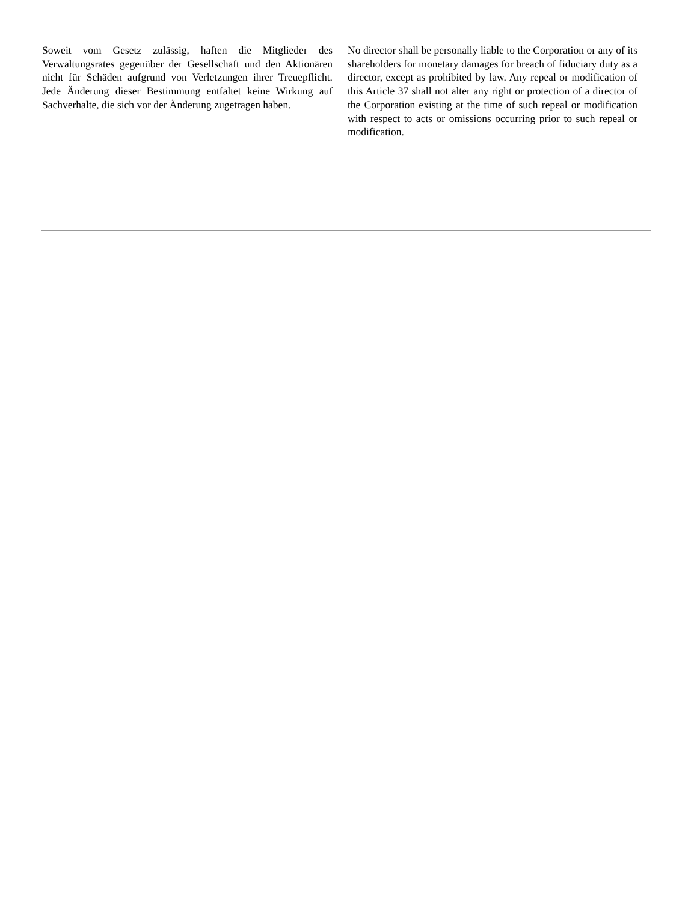Soweit vom Gesetz zulässig, haften die Mitglieder des Verwaltungsrates gegenüber der Gesellschaft und den Aktionären nicht für Schäden aufgrund von Verletzungen ihrer Treuepflicht. Jede Änderung dieser Bestimmung entfaltet keine Wirkung auf Sachverhalte, die sich vor der Änderung zugetragen haben.
No director shall be personally liable to the Corporation or any of its shareholders for monetary damages for breach of fiduciary duty as a director, except as prohibited by law. Any repeal or modification of this Article 37 shall not alter any right or protection of a director of the Corporation existing at the time of such repeal or modification with respect to acts or omissions occurring prior to such repeal or modification.